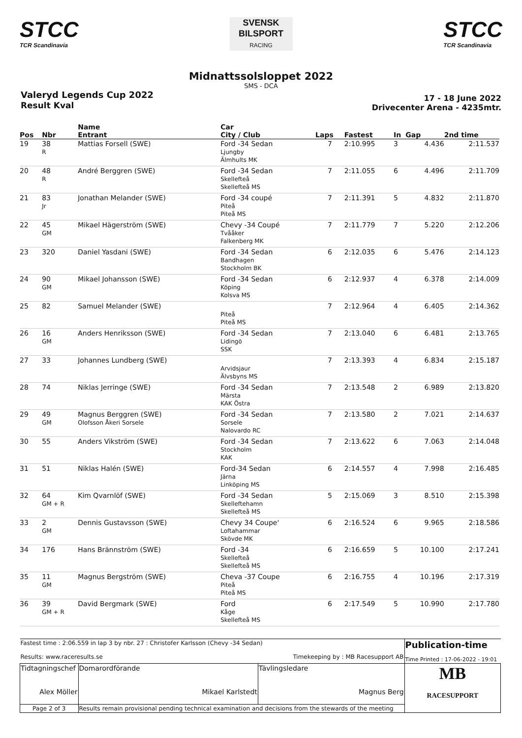STCC
TCR Scandinavia
SVENSK
BILSPORT
RACING
STCC
TCR Scandinavia
Midnattssolsloppet 2022
SMS - DCA
Valeryd Legends Cup 2022
Result Kval
17 - 18 June 2022
Drivecenter Arena - 4235mtr.
| Pos | Nbr | Name Entrant | Car City / Club | Laps | Fastest | In | Gap | 2nd time |
| --- | --- | --- | --- | --- | --- | --- | --- | --- |
| 19 | 38 R | Mattias Forsell (SWE) | Ford -34 Sedan Ljungby Älmhults MK | 7 | 2:10.995 | 3 | 4.436 | 2:11.537 |
| 20 | 48 R | André Berggren (SWE) | Ford -34 Sedan Skellefteå Skellefteå MS | 7 | 2:11.055 | 6 | 4.496 | 2:11.709 |
| 21 | 83 Jr | Jonathan Melander (SWE) | Ford -34 coupé Piteå Piteå MS | 7 | 2:11.391 | 5 | 4.832 | 2:11.870 |
| 22 | 45 GM | Mikael Hägerström (SWE) | Chevy -34 Coupé Tvååker Falkenberg MK | 7 | 2:11.779 | 7 | 5.220 | 2:12.206 |
| 23 | 320 | Daniel Yasdani (SWE) | Ford -34 Sedan Bandhagen Stockholm BK | 6 | 2:12.035 | 6 | 5.476 | 2:14.123 |
| 24 | 90 GM | Mikael Johansson (SWE) | Ford -34 Sedan Köping Kolsva MS | 6 | 2:12.937 | 4 | 6.378 | 2:14.009 |
| 25 | 82 | Samuel Melander (SWE) | Piteå Piteå MS | 7 | 2:12.964 | 4 | 6.405 | 2:14.362 |
| 26 | 16 GM | Anders Henriksson (SWE) | Ford -34 Sedan Lidingö SSK | 7 | 2:13.040 | 6 | 6.481 | 2:13.765 |
| 27 | 33 | Johannes Lundberg (SWE) | Arvidsjaur Älvsbyns MS | 7 | 2:13.393 | 4 | 6.834 | 2:15.187 |
| 28 | 74 | Niklas Jerringe (SWE) | Ford -34 Sedan Märsta KAK Östra | 7 | 2:13.548 | 2 | 6.989 | 2:13.820 |
| 29 | 49 GM | Magnus Berggren (SWE) Olofsson Åkeri Sorsele | Ford -34 Sedan Sorsele Nalovardo RC | 7 | 2:13.580 | 2 | 7.021 | 2:14.637 |
| 30 | 55 | Anders Vikström (SWE) | Ford -34 Sedan Stockholm KAK | 7 | 2:13.622 | 6 | 7.063 | 2:14.048 |
| 31 | 51 | Niklas Halén (SWE) | Ford-34 Sedan Järna Linköping MS | 6 | 2:14.557 | 4 | 7.998 | 2:16.485 |
| 32 | 64 GM + R | Kim Qvarnlöf (SWE) | Ford -34 Sedan Skelleftehamn Skellefteå MS | 5 | 2:15.069 | 3 | 8.510 | 2:15.398 |
| 33 | 2 GM | Dennis Gustavsson (SWE) | Chevy 34 Coupe' Loftahammar Skövde MK | 6 | 2:16.524 | 6 | 9.965 | 2:18.586 |
| 34 | 176 | Hans Brännström (SWE) | Ford -34 Skellefteå Skellefteå MS | 6 | 2:16.659 | 5 | 10.100 | 2:17.241 |
| 35 | 11 GM | Magnus Bergström (SWE) | Cheva -37 Coupe Piteå Piteå MS | 6 | 2:16.755 | 4 | 10.196 | 2:17.319 |
| 36 | 39 GM + R | David Bergmark (SWE) | Ford Kåge Skellefteå MS | 6 | 2:17.549 | 5 | 10.990 | 2:17.780 |
| Fastest time : 2:06.559 in lap 3 by nbr. 27 : Christofer Karlsson (Chevy -34 Sedan) Results: www.raceresults.se Timekeeping by : MB Racesupport AB | | | Publication-time Time Printed : 17-06-2022 - 19:01 |
| Tidtagningschef Alex Möller | Domarordförande Mikael Karlstedt | Tävlingsledare Magnus Berg | MB RACESUPPORT |
| Page 2 of 3 | Results remain provisional pending technical examination and decisions from the stewards of the meeting | | |